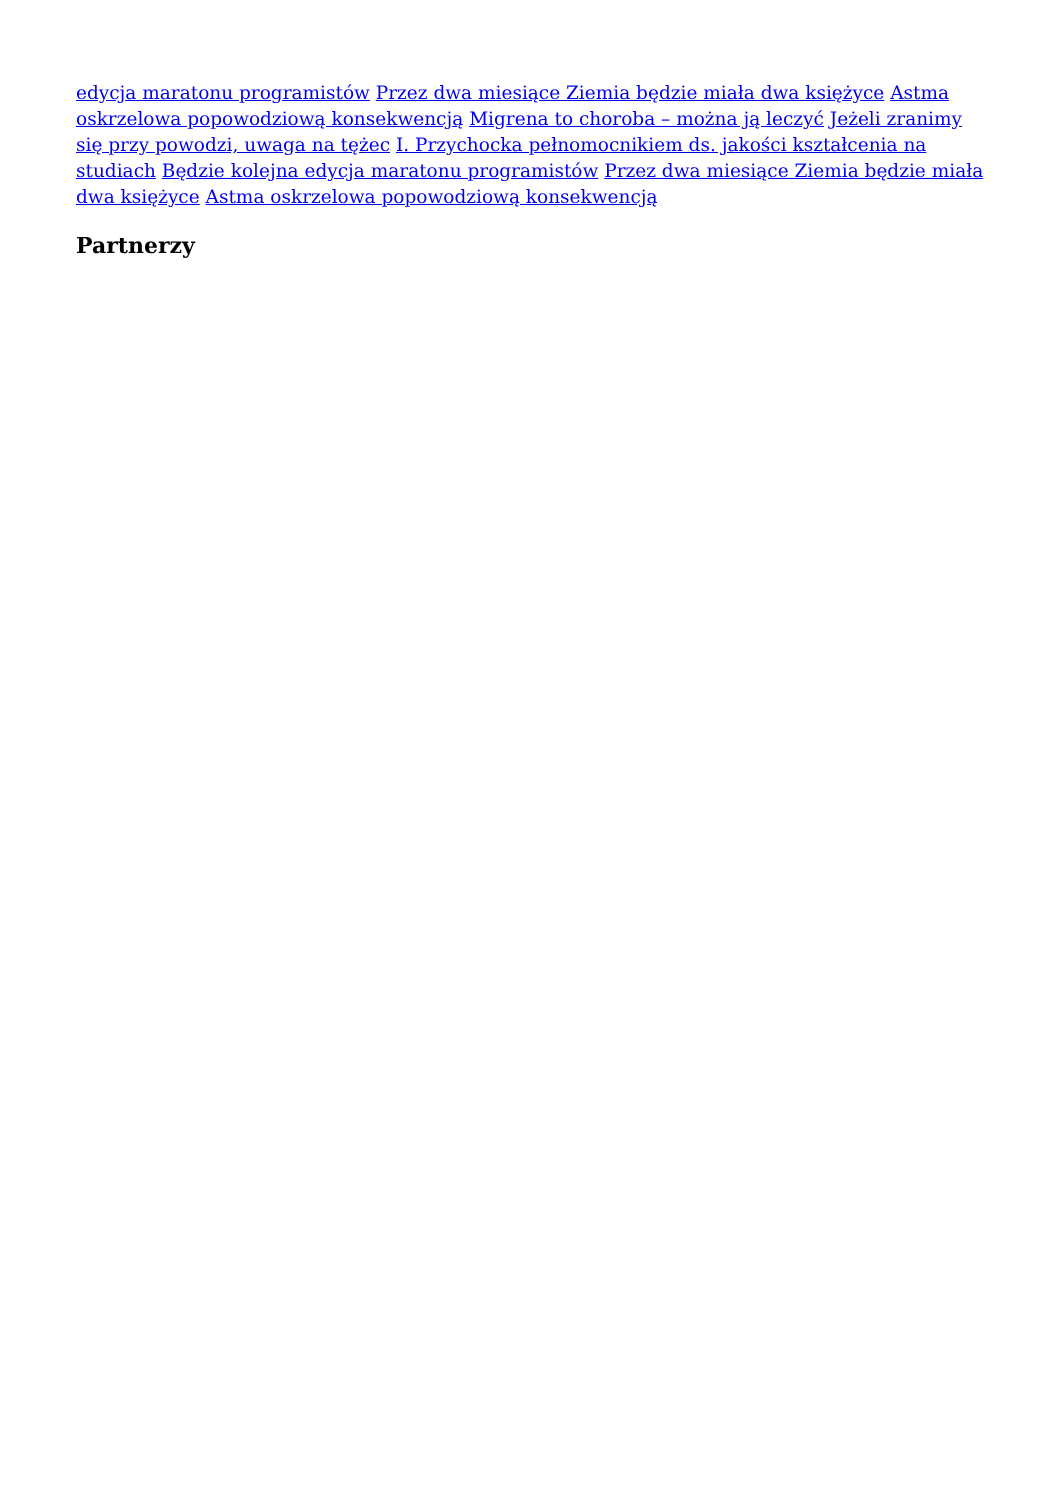edycja maratonu programistów Przez dwa miesiące Ziemia będzie miała dwa księżyce Astma oskrzelowa popowodziową konsekwencją Migrena to choroba – można ją leczyć Jeżeli zranimy się przy powodzi, uwaga na tężec I. Przychocka pełnomocnikiem ds. jakości kształcenia na studiach Będzie kolejna edycja maratonu programistów Przez dwa miesiące Ziemia będzie miała dwa księżyce Astma oskrzelowa popowodziową konsekwencją
Partnerzy